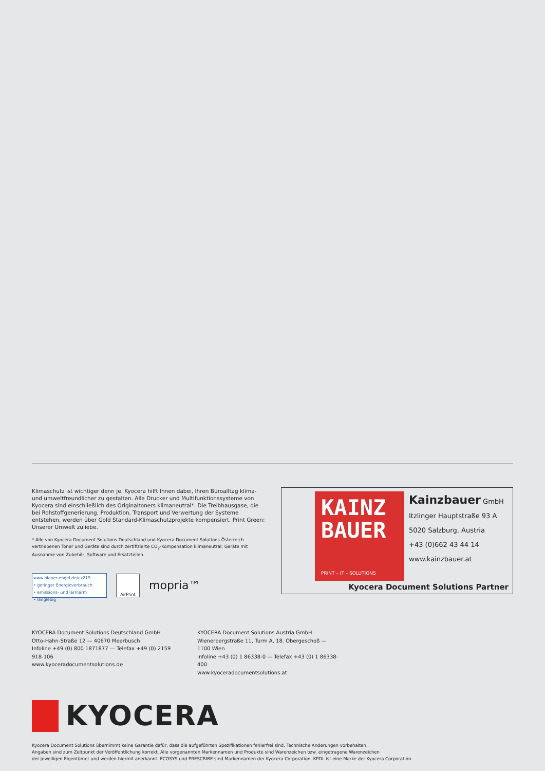Klimaschutz ist wichtiger denn je. Kyocera hilft Ihnen dabei, Ihren Büroalltag klima- und umweltfreundlicher zu gestalten. Alle Drucker und Multifunktionssysteme von Kyocera sind einschließlich des Originaltoners klimaneutral*. Die Treibhausgase, die bei Rohstoffgenerierung, Produktion, Transport und Verwertung der Systeme entstehen, werden über Gold Standard-Klimaschutzprojekte kompensiert. Print Green: Unserer Umwelt zuliebe.
* Alle von Kyocera Document Solutions Deutschland und Kyocera Document Solutions Österreich vertriebenen Toner und Geräte sind durch zertifizierte CO<sub>2</sub>-Kompensation klimaneutral; Geräte mit Ausnahme von Zubehör, Software und Ersatzteilen.
www.blauer-engel.de/uz219
• geringer Energieverbrauch
• emissions- und lärmarm
• langlebig
AirPrint
mopria™
KAINZ
BAUER
PRINT – IT – SOLUTIONS
Kainzbauer GmbH
Itzlinger Hauptstraße 93 A
5020 Salzburg, Austria
+43 (0)662 43 44 14
www.kainzbauer.at
Kyocera Document Solutions Partner
KYOCERA Document Solutions Deutschland GmbH
Otto-Hahn-Straße 12 — 40670 Meerbusch
Infoline +49 (0) 800 1871877 — Telefax +49 (0) 2159 918-106
www.kyoceradocumentsolutions.de
KYOCERA Document Solutions Austria GmbH
Wienerbergstraße 11, Turm A, 18. Obergeschoß — 1100 Wien
Infoline +43 (0) 1 86338-0 — Telefax +43 (0) 1 86338-400
www.kyoceradocumentsolutions.at
KYOCERA
Kyocera Document Solutions übernimmt keine Garantie dafür, dass die aufgeführten Spezifikationen fehlerfrei sind. Technische Änderungen vorbehalten.
Angaben sind zum Zeitpunkt der Veröffentlichung korrekt. Alle vorgenannten Markennamen und Produkte sind Warenzeichen bzw. eingetragene Warenzeichen
der jeweiligen Eigentümer und werden hiermit anerkannt. ECOSYS und PRESCRIBE sind Markennamen der Kyocera Corporation. KPDL ist eine Marke der Kyocera Corporation.